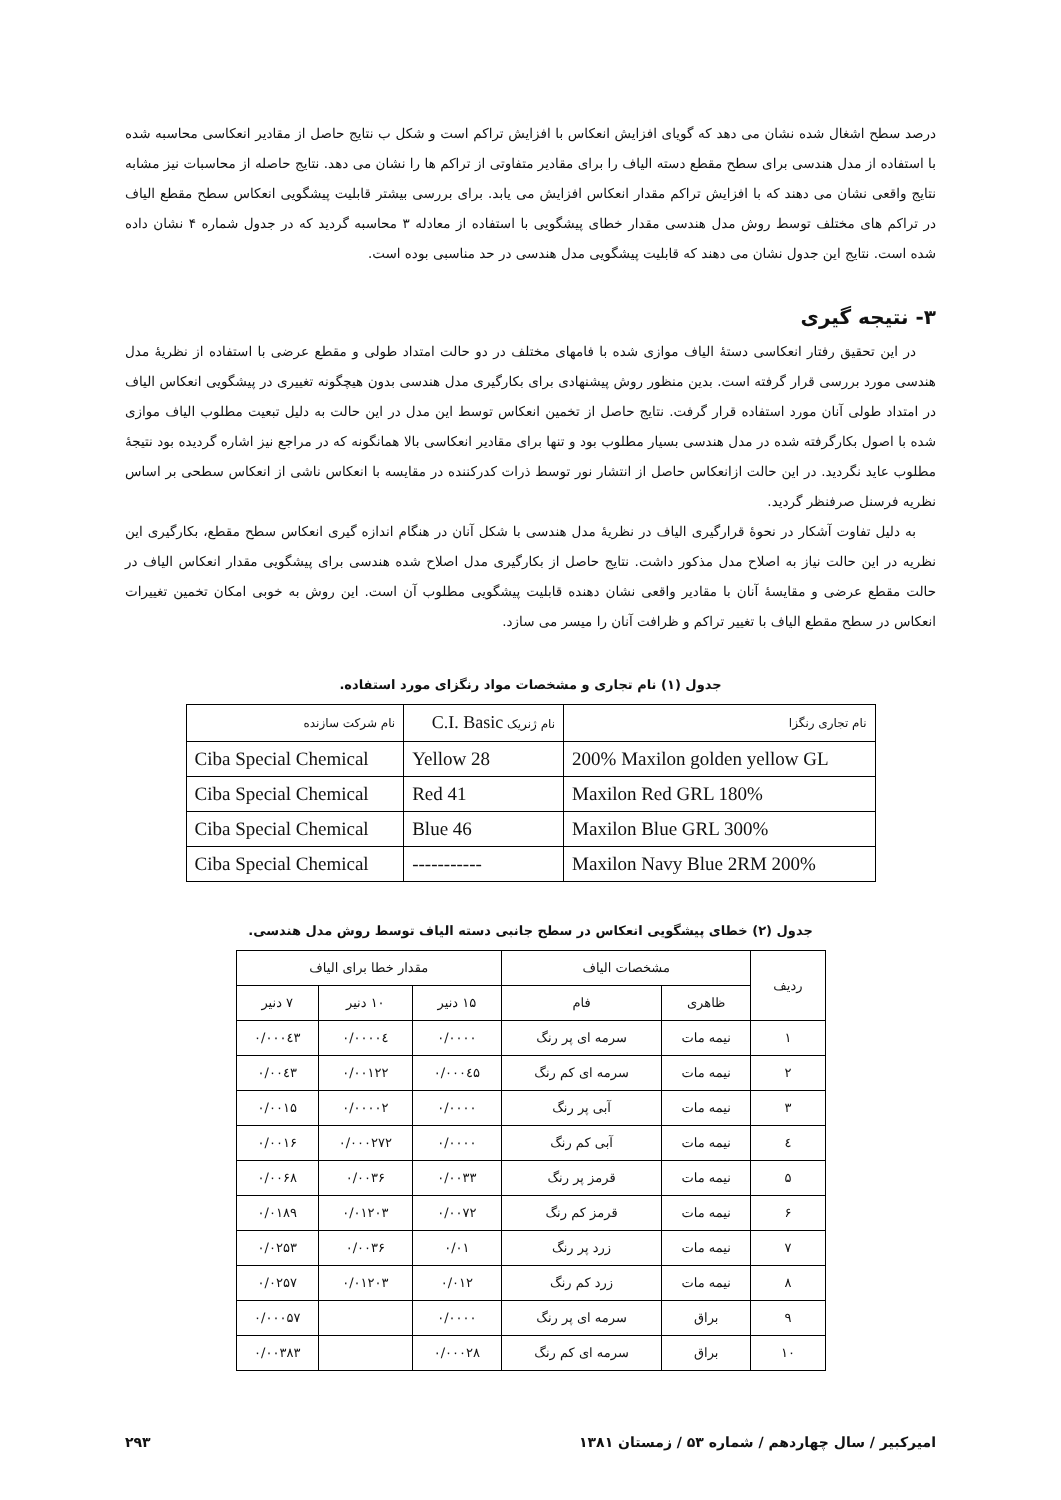درصد سطح اشغال شده نشان می دهد که گویای افزایش انعکاس با افزایش تراکم است و شکل ب نتایج حاصل از مقادیر انعکاسی محاسبه شده با استفاده از مدل هندسی برای سطح مقطع دسته الیاف را برای مقادیر متفاوتی از تراکم ها را نشان می دهد. نتایج حاصله از محاسبات نیز مشابه نتایج واقعی نشان می دهند که با افزایش تراکم مقدار انعکاس افزایش می یابد. برای بررسی بیشتر قابلیت پیشگویی انعکاس سطح مقطع الیاف در تراکم های مختلف توسط روش مدل هندسی مقدار خطای پیشگویی با استفاده از معادله ۳ محاسبه گردید که در جدول شماره ۴ نشان داده شده است. نتایج این جدول نشان می دهند که قابلیت پیشگویی مدل هندسی در حد مناسبی بوده است.
۳- نتیجه گیری
در این تحقیق رفتار انعکاسی دستهٔ الیاف موازی شده با فامهای مختلف در دو حالت امتداد طولی و مقطع عرضی با استفاده از نظریهٔ مدل هندسی مورد بررسی قرار گرفته است. بدین منظور روش پیشنهادی برای بکارگیری مدل هندسی بدون هیچگونه تغییری در پیشگویی انعکاس الیاف در امتداد طولی آنان مورد استفاده قرار گرفت. نتایج حاصل از تخمین انعکاس توسط این مدل در این حالت به دلیل تبعیت مطلوب الیاف موازی شده با اصول بکارگرفته شده در مدل هندسی بسیار مطلوب بود و تنها برای مقادیر انعکاسی بالا همانگونه که در مراجع نیز اشاره گردیده بود نتیجهٔ مطلوب عاید نگردید. در این حالت ازانعکاس حاصل از انتشار نور توسط ذرات کدرکننده در مقایسه با انعکاس ناشی از انعکاس سطحی بر اساس نظریه فرسنل صرفنظر گردید.
به دلیل تفاوت آشکار در نحوهٔ قرارگیری الیاف در نظریهٔ مدل هندسی با شکل آنان در هنگام اندازه گیری انعکاس سطح مقطع، بکارگیری این نظریه در این حالت نیاز به اصلاح مدل مذکور داشت. نتایج حاصل از بکارگیری مدل اصلاح شده هندسی برای پیشگویی مقدار انعکاس الیاف در حالت مقطع عرضی و مقایسهٔ آنان با مقادیر واقعی نشان دهنده قابلیت پیشگویی مطلوب آن است. این روش به خوبی امکان تخمین تغییرات انعکاس در سطح مقطع الیاف با تغییر تراکم و ظرافت آنان را میسر می سازد.
جدول (۱) نام تجاری و مشخصات مواد رنگزای مورد استفاده.
| نام تجاری رنگزا | نام ژنریک C.I. Basic | نام شرکت سازنده |
| --- | --- | --- |
| 200% Maxilon golden yellow GL | Yellow 28 | Ciba Special Chemical |
| Maxilon Red GRL 180% | Red 41 | Ciba Special Chemical |
| Maxilon Blue GRL 300% | Blue 46 | Ciba Special Chemical |
| Maxilon Navy Blue 2RM 200% | ----------- | Ciba Special Chemical |
جدول (۲) خطای پیشگویی انعکاس در سطح جانبی دسته الیاف توسط روش مدل هندسی.
| ردیف | مشخصات الیاف | | مقدار خطا برای الیاف | | |
| --- | --- | --- | --- | --- | --- |
| | ظاهری | فام | ۱۵ دنیر | ۱۰ دنیر | ۷ دنیر |
| ۱ | نیمه مات | سرمه ای پر رنگ | ۰/۰۰۰۰ | ۰/۰۰۰۰٤ | ۰/۰۰۰٤۳ |
| ۲ | نیمه مات | سرمه ای کم رنگ | ۰/۰۰۰٤۵ | ۰/۰۰۱۲۲ | ۰/۰۰٤۳ |
| ۳ | نیمه مات | آبی پر رنگ | ۰/۰۰۰۰ | ۰/۰۰۰۰۲ | ۰/۰۰۱۵ |
| ٤ | نیمه مات | آبی کم رنگ | ۰/۰۰۰۰ | ۰/۰۰۰۲۷۲ | ۰/۰۰۱۶ |
| ۵ | نیمه مات | قرمز پر رنگ | ۰/۰۰۳۳ | ۰/۰۰۳۶ | ۰/۰۰۶۸ |
| ۶ | نیمه مات | قرمز کم رنگ | ۰/۰۰۷۲ | ۰/۰۱۲۰۳ | ۰/۰۱۸۹ |
| ۷ | نیمه مات | زرد پر رنگ | ۰/۰۱ | ۰/۰۰۳۶ | ۰/۰۲۵۳ |
| ۸ | نیمه مات | زرد کم رنگ | ۰/۰۱۲ | ۰/۰۱۲۰۳ | ۰/۰۲۵۷ |
| ۹ | براق | سرمه ای پر رنگ | ۰/۰۰۰۰ | | ۰/۰۰۰۵۷ |
| ۱۰ | براق | سرمه ای کم رنگ | ۰/۰۰۰۲۸ | | ۰/۰۰۳۸۳ |
امیرکبیر / سال چهاردهم / شماره ۵۳ / زمستان ۱۳۸۱ ۲۹۳